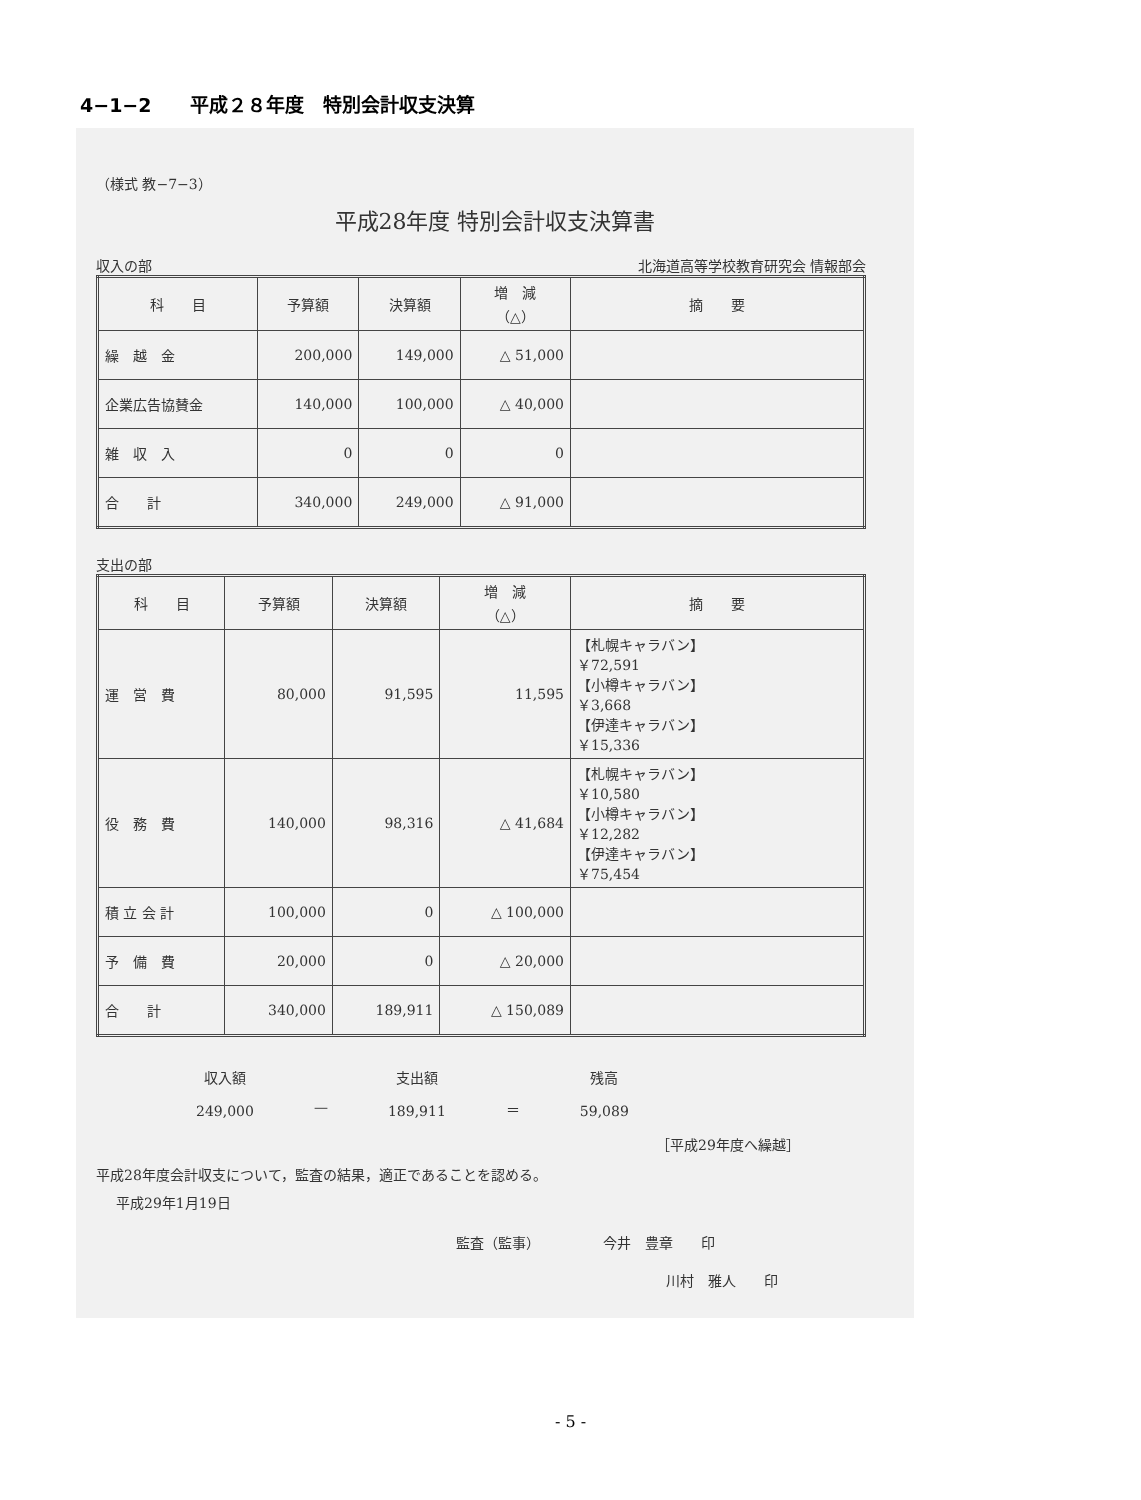4−1−2　　平成２８年度　特別会計収支決算
（様式 教−7−3）
平成28年度 特別会計収支決算書
収入の部 北海道高等学校教育研究会 情報部会
| 科 目 | 予算額 | 決算額 | 増 減 （△） | 摘 要 |
| --- | --- | --- | --- | --- |
| 繰 越 金 | 200,000 | 149,000 | △ 51,000 | |
| 企業広告協賛金 | 140,000 | 100,000 | △ 40,000 | |
| 雑 収 入 | 0 | 0 | 0 | |
| 合 計 | 340,000 | 249,000 | △ 91,000 | |
支出の部
| 科 目 | 予算額 | 決算額 | 増 減 （△） | 摘 要 |
| --- | --- | --- | --- | --- |
| 運 営 費 | 80,000 | 91,595 | 11,595 | 【札幌キャラバン】 ￥72,591 【小樽キャラバン】 ￥3,668 【伊達キャラバン】 ￥15,336 |
| 役 務 費 | 140,000 | 98,316 | △ 41,684 | 【札幌キャラバン】 ￥10,580 【小樽キャラバン】 ￥12,282 【伊達キャラバン】 ￥75,454 |
| 積 立 会 計 | 100,000 | 0 | △ 100,000 | |
| 予 備 費 | 20,000 | 0 | △ 20,000 | |
| 合 計 | 340,000 | 189,911 | △ 150,089 | |
収入額
249,000
— 支出額
189,911
＝ 残高
59,089
［平成29年度へ繰越］
平成28年度会計収支について，監査の結果，適正であることを認める。
平成29年1月19日
監査（監事）　　　　　今井　豊章　　印
川村　雅人　　印
- 5 -